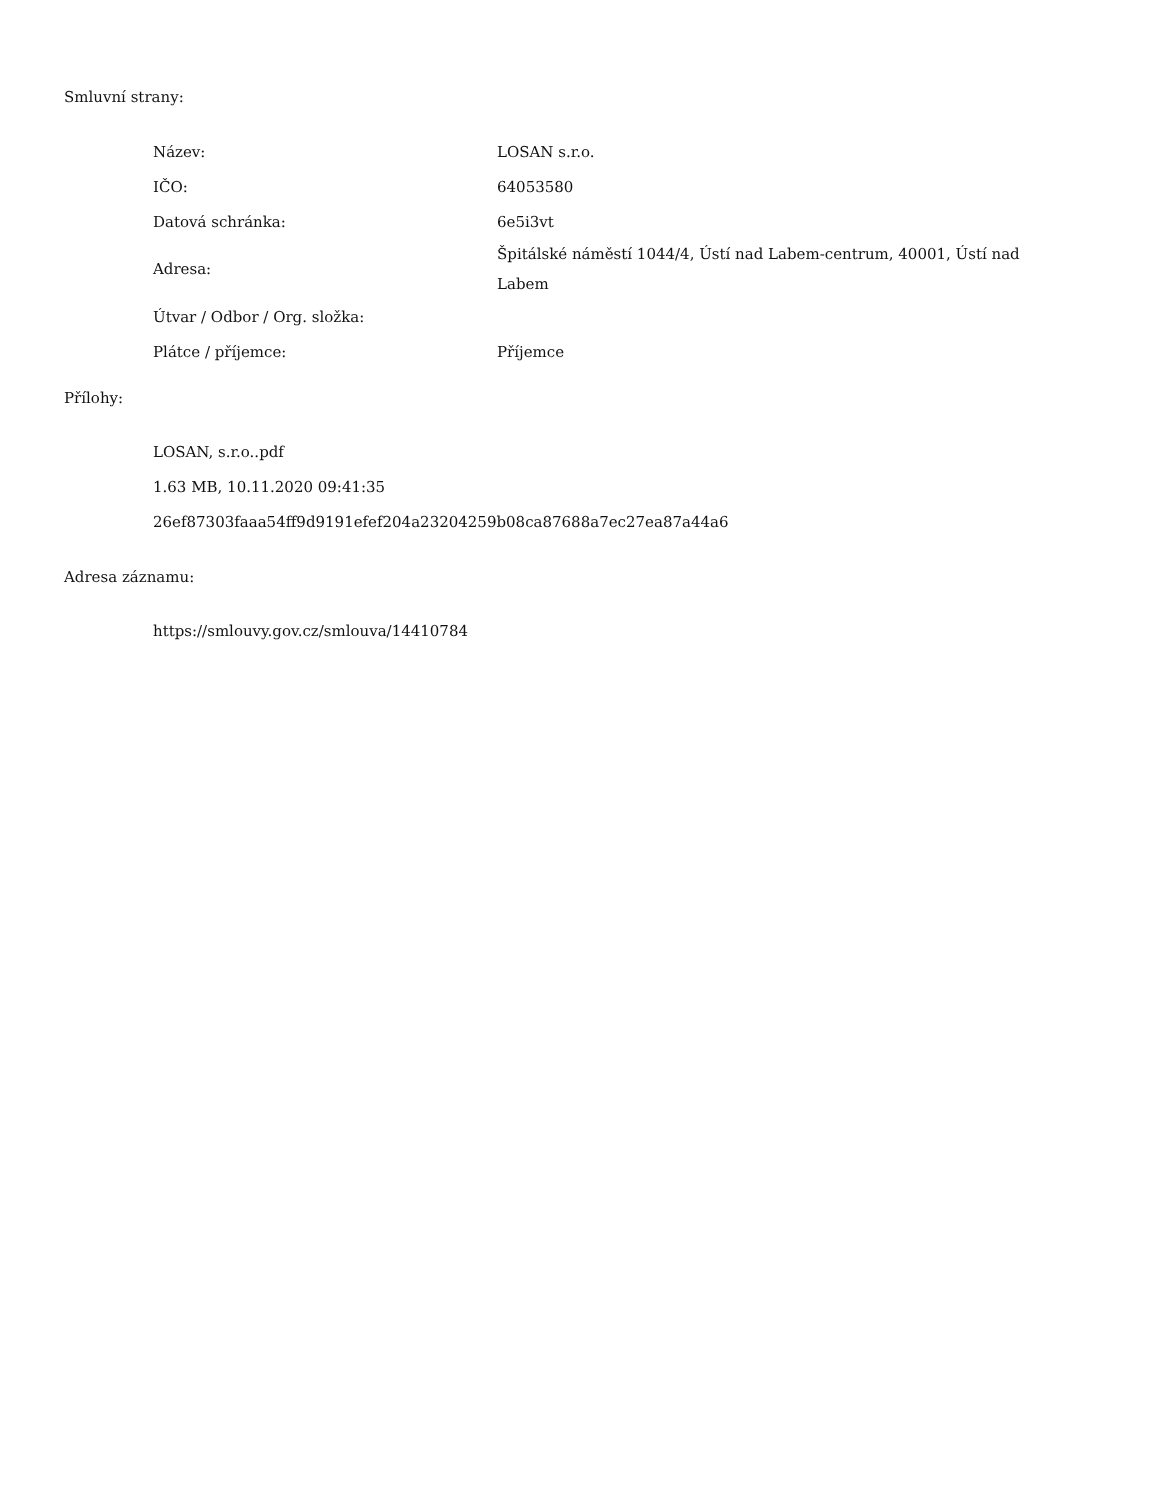Smluvní strany:
| Název: | LOSAN s.r.o. |
| IČO: | 64053580 |
| Datová schránka: | 6e5i3vt |
| Adresa: | Špitálské náměstí 1044/4, Ústí nad Labem-centrum, 40001, Ústí nad Labem |
| Útvar / Odbor / Org. složka: | |
| Plátce / příjemce: | Příjemce |
Přílohy:
LOSAN, s.r.o..pdf
1.63 MB, 10.11.2020 09:41:35
26ef87303faaa54ff9d9191efef204a23204259b08ca87688a7ec27ea87a44a6
Adresa záznamu:
https://smlouvy.gov.cz/smlouva/14410784